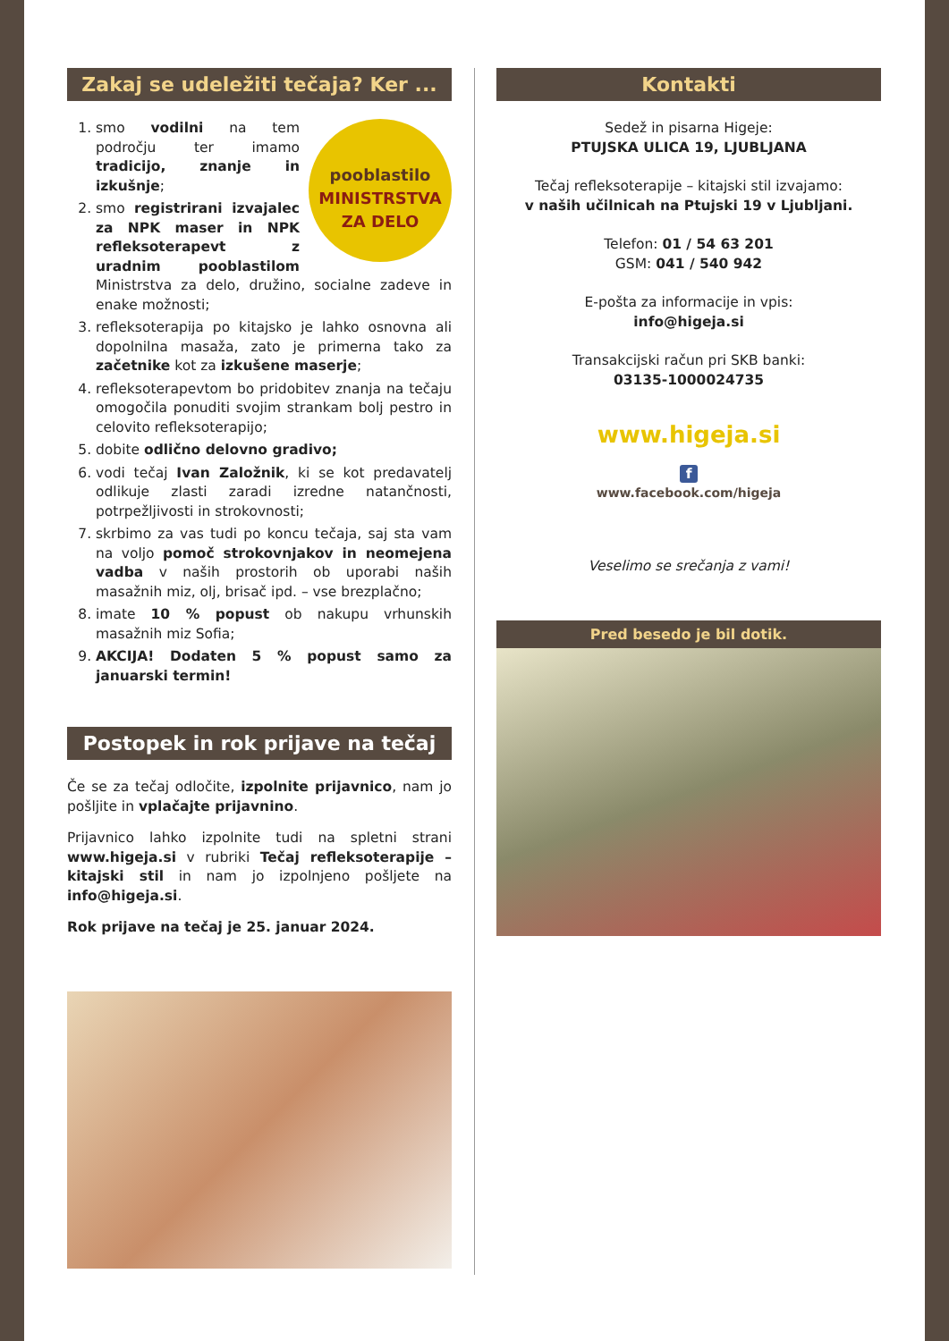Zakaj se udeležiti tečaja? Ker ...
pooblastilo
MINISTRSTVA
ZA DELO
1. smo vodilni na tem področju ter imamo tradicijo, znanje in izkušnje;
2. smo registrirani izvajalec za NPK maser in NPK refleksoterapevt z uradnim pooblastilom Ministrstva za delo, družino, socialne zadeve in enake možnosti;
3. refleksoterapija po kitajsko je lahko osnovna ali dopolnilna masaža, zato je primerna tako za začetnike kot za izkušene maserje;
4. refleksoterapevtom bo pridobitev znanja na tečaju omogočila ponuditi svojim strankam bolj pestro in celovito refleksoterapijo;
5. dobite odlično delovno gradivo;
6. vodi tečaj Ivan Založnik, ki se kot predavatelj odlikuje zlasti zaradi izredne natančnosti, potrpežljivosti in strokovnosti;
7. skrbimo za vas tudi po koncu tečaja, saj sta vam na voljo pomoč strokovnjakov in neomejena vadba v naših prostorih ob uporabi naših masažnih miz, olj, brisač ipd. – vse brezplačno;
8. imate 10 % popust ob nakupu vrhunskih masažnih miz Sofia;
9. AKCIJA! Dodaten 5 % popust samo za januarski termin!
Postopek in rok prijave na tečaj
Če se za tečaj odločite, izpolnite prijavnico, nam jo pošljite in vplačajte prijavnino.
Prijavnico lahko izpolnite tudi na spletni strani www.higeja.si v rubriki Tečaj refleksoterapije – kitajski stil in nam jo izpolnjeno pošljete na info@higeja.si.
Rok prijave na tečaj je 25. januar 2024.
Kontakti
Sedež in pisarna Higeje:
PTUJSKA ULICA 19, LJUBLJANA
Tečaj refleksoterapije – kitajski stil izvajamo:
v naših učilnicah na Ptujski 19 v Ljubljani.
Telefon: 01 / 54 63 201
GSM: 041 / 540 942
E-pošta za informacije in vpis:
info@higeja.si
Transakcijski račun pri SKB banki:
03135-1000024735
www.higeja.si
f
www.facebook.com/higeja
Veselimo se srečanja z vami!
Pred besedo je bil dotik.